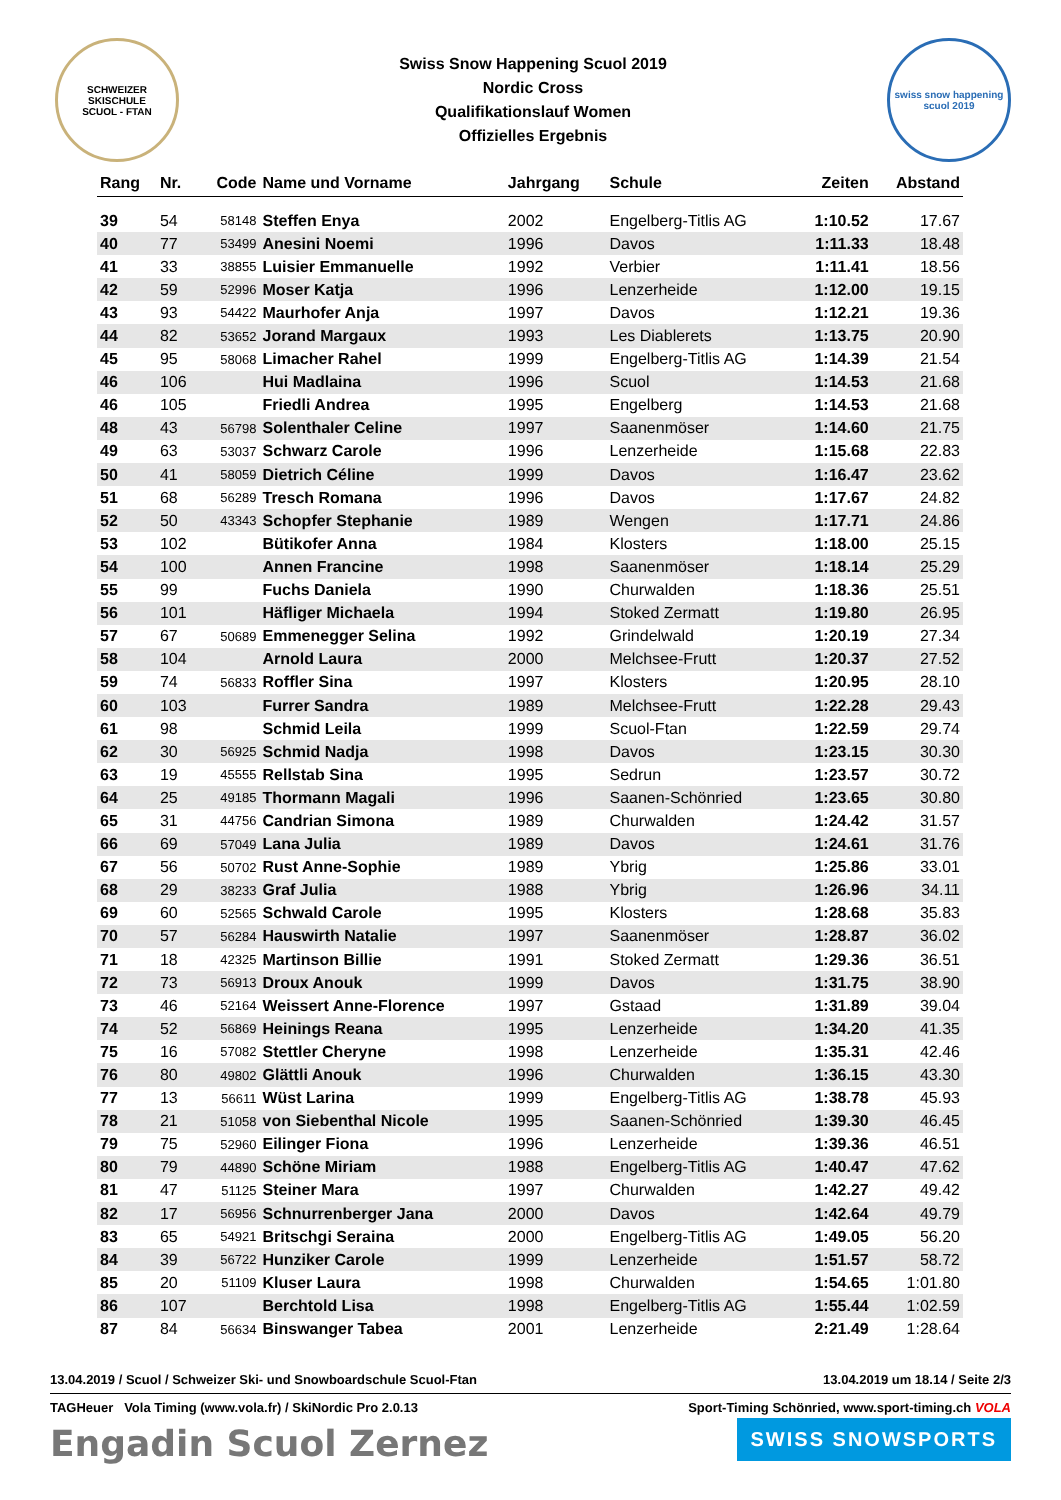SCHWEIZER SKISCHULE
SCUOL - FTAN
Swiss Snow Happening Scuol 2019
Nordic Cross
Qualifikationslauf Women
Offizielles Ergebnis
swiss snow happening
scuol 2019
| Rang | Nr. | Code | Name und Vorname | Jahrgang | Schule | Zeiten | Abstand |
| --- | --- | --- | --- | --- | --- | --- | --- |
| 39 | 54 | 58148 | Steffen Enya | 2002 | Engelberg-Titlis AG | 1:10.52 | 17.67 |
| 40 | 77 | 53499 | Anesini Noemi | 1996 | Davos | 1:11.33 | 18.48 |
| 41 | 33 | 38855 | Luisier Emmanuelle | 1992 | Verbier | 1:11.41 | 18.56 |
| 42 | 59 | 52996 | Moser Katja | 1996 | Lenzerheide | 1:12.00 | 19.15 |
| 43 | 93 | 54422 | Maurhofer Anja | 1997 | Davos | 1:12.21 | 19.36 |
| 44 | 82 | 53652 | Jorand Margaux | 1993 | Les Diablerets | 1:13.75 | 20.90 |
| 45 | 95 | 58068 | Limacher Rahel | 1999 | Engelberg-Titlis AG | 1:14.39 | 21.54 |
| 46 | 106 | | Hui Madlaina | 1996 | Scuol | 1:14.53 | 21.68 |
| 46 | 105 | | Friedli Andrea | 1995 | Engelberg | 1:14.53 | 21.68 |
| 48 | 43 | 56798 | Solenthaler Celine | 1997 | Saanenmöser | 1:14.60 | 21.75 |
| 49 | 63 | 53037 | Schwarz Carole | 1996 | Lenzerheide | 1:15.68 | 22.83 |
| 50 | 41 | 58059 | Dietrich Céline | 1999 | Davos | 1:16.47 | 23.62 |
| 51 | 68 | 56289 | Tresch Romana | 1996 | Davos | 1:17.67 | 24.82 |
| 52 | 50 | 43343 | Schopfer Stephanie | 1989 | Wengen | 1:17.71 | 24.86 |
| 53 | 102 | | Bütikofer Anna | 1984 | Klosters | 1:18.00 | 25.15 |
| 54 | 100 | | Annen Francine | 1998 | Saanenmöser | 1:18.14 | 25.29 |
| 55 | 99 | | Fuchs Daniela | 1990 | Churwalden | 1:18.36 | 25.51 |
| 56 | 101 | | Häfliger Michaela | 1994 | Stoked Zermatt | 1:19.80 | 26.95 |
| 57 | 67 | 50689 | Emmenegger Selina | 1992 | Grindelwald | 1:20.19 | 27.34 |
| 58 | 104 | | Arnold Laura | 2000 | Melchsee-Frutt | 1:20.37 | 27.52 |
| 59 | 74 | 56833 | Roffler Sina | 1997 | Klosters | 1:20.95 | 28.10 |
| 60 | 103 | | Furrer Sandra | 1989 | Melchsee-Frutt | 1:22.28 | 29.43 |
| 61 | 98 | | Schmid Leila | 1999 | Scuol-Ftan | 1:22.59 | 29.74 |
| 62 | 30 | 56925 | Schmid Nadja | 1998 | Davos | 1:23.15 | 30.30 |
| 63 | 19 | 45555 | Rellstab Sina | 1995 | Sedrun | 1:23.57 | 30.72 |
| 64 | 25 | 49185 | Thormann Magali | 1996 | Saanen-Schönried | 1:23.65 | 30.80 |
| 65 | 31 | 44756 | Candrian Simona | 1989 | Churwalden | 1:24.42 | 31.57 |
| 66 | 69 | 57049 | Lana Julia | 1989 | Davos | 1:24.61 | 31.76 |
| 67 | 56 | 50702 | Rust Anne-Sophie | 1989 | Ybrig | 1:25.86 | 33.01 |
| 68 | 29 | 38233 | Graf Julia | 1988 | Ybrig | 1:26.96 | 34.11 |
| 69 | 60 | 52565 | Schwald Carole | 1995 | Klosters | 1:28.68 | 35.83 |
| 70 | 57 | 56284 | Hauswirth Natalie | 1997 | Saanenmöser | 1:28.87 | 36.02 |
| 71 | 18 | 42325 | Martinson Billie | 1991 | Stoked Zermatt | 1:29.36 | 36.51 |
| 72 | 73 | 56913 | Droux Anouk | 1999 | Davos | 1:31.75 | 38.90 |
| 73 | 46 | 52164 | Weissert Anne-Florence | 1997 | Gstaad | 1:31.89 | 39.04 |
| 74 | 52 | 56869 | Heinings Reana | 1995 | Lenzerheide | 1:34.20 | 41.35 |
| 75 | 16 | 57082 | Stettler Cheryne | 1998 | Lenzerheide | 1:35.31 | 42.46 |
| 76 | 80 | 49802 | Glättli Anouk | 1996 | Churwalden | 1:36.15 | 43.30 |
| 77 | 13 | 56611 | Wüst Larina | 1999 | Engelberg-Titlis AG | 1:38.78 | 45.93 |
| 78 | 21 | 51058 | von Siebenthal Nicole | 1995 | Saanen-Schönried | 1:39.30 | 46.45 |
| 79 | 75 | 52960 | Eilinger Fiona | 1996 | Lenzerheide | 1:39.36 | 46.51 |
| 80 | 79 | 44890 | Schöne Miriam | 1988 | Engelberg-Titlis AG | 1:40.47 | 47.62 |
| 81 | 47 | 51125 | Steiner Mara | 1997 | Churwalden | 1:42.27 | 49.42 |
| 82 | 17 | 56956 | Schnurrenberger Jana | 2000 | Davos | 1:42.64 | 49.79 |
| 83 | 65 | 54921 | Britschgi Seraina | 2000 | Engelberg-Titlis AG | 1:49.05 | 56.20 |
| 84 | 39 | 56722 | Hunziker Carole | 1999 | Lenzerheide | 1:51.57 | 58.72 |
| 85 | 20 | 51109 | Kluser Laura | 1998 | Churwalden | 1:54.65 | 1:01.80 |
| 86 | 107 | | Berchtold Lisa | 1998 | Engelberg-Titlis AG | 1:55.44 | 1:02.59 |
| 87 | 84 | 56634 | Binswanger Tabea | 2001 | Lenzerheide | 2:21.49 | 1:28.64 |
13.04.2019 / Scuol / Schweizer Ski- und Snowboardschule Scuol-Ftan 13.04.2019 um 18.14 / Seite 2/3
TAGHeuer Vola Timing (www.vola.fr) / SkiNordic Pro 2.0.13 Sport-Timing Schönried, www.sport-timing.ch VOLA
Engadin Scuol Zernez SWISS SNOWSPORTS